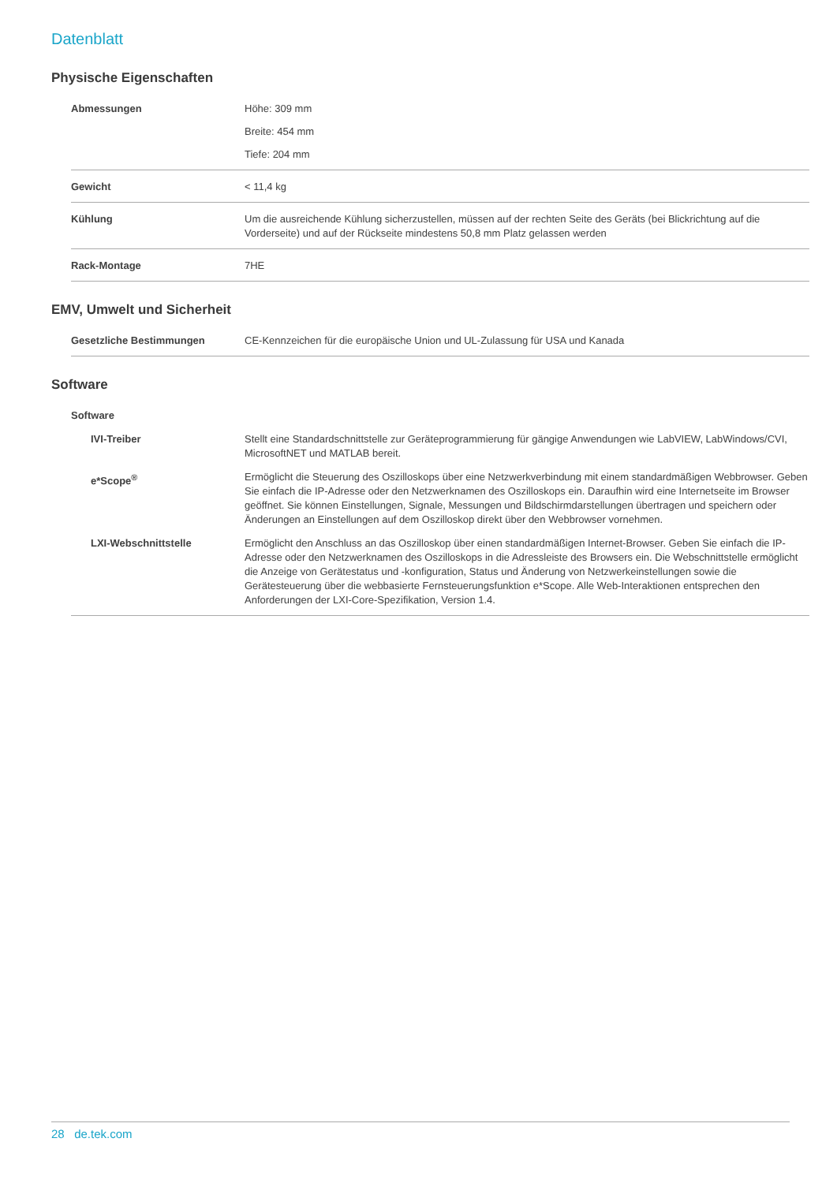Datenblatt
Physische Eigenschaften
| Abmessungen | Höhe: 309 mm Breite: 454 mm Tiefe: 204 mm |
| Gewicht | < 11,4 kg |
| Kühlung | Um die ausreichende Kühlung sicherzustellen, müssen auf der rechten Seite des Geräts (bei Blickrichtung auf die Vorderseite) und auf der Rückseite mindestens 50,8 mm Platz gelassen werden |
| Rack-Montage | 7HE |
EMV, Umwelt und Sicherheit
| Gesetzliche Bestimmungen | CE-Kennzeichen für die europäische Union und UL-Zulassung für USA und Kanada |
Software
| Software | |
| IVI-Treiber | Stellt eine Standardschnittstelle zur Geräteprogrammierung für gängige Anwendungen wie LabVIEW, LabWindows/CVI, MicrosoftNET und MATLAB bereit. |
| e*Scope<sup>®</sup> | Ermöglicht die Steuerung des Oszilloskops über eine Netzwerkverbindung mit einem standardmäßigen Webbrowser. Geben Sie einfach die IP-Adresse oder den Netzwerknamen des Oszilloskops ein. Daraufhin wird eine Internetseite im Browser geöffnet. Sie können Einstellungen, Signale, Messungen und Bildschirmdarstellungen übertragen und speichern oder Änderungen an Einstellungen auf dem Oszilloskop direkt über den Webbrowser vornehmen. |
| LXI-Webschnittstelle | Ermöglicht den Anschluss an das Oszilloskop über einen standardmäßigen Internet-Browser. Geben Sie einfach die IP-Adresse oder den Netzwerknamen des Oszilloskops in die Adressleiste des Browsers ein. Die Webschnittstelle ermöglicht die Anzeige von Gerätestatus und -konfiguration, Status und Änderung von Netzwerkeinstellungen sowie die Gerätesteuerung über die webbasierte Fernsteuerungsfunktion e*Scope. Alle Web-Interaktionen entsprechen den Anforderungen der LXI-Core-Spezifikation, Version 1.4. |
28 de.tek.com